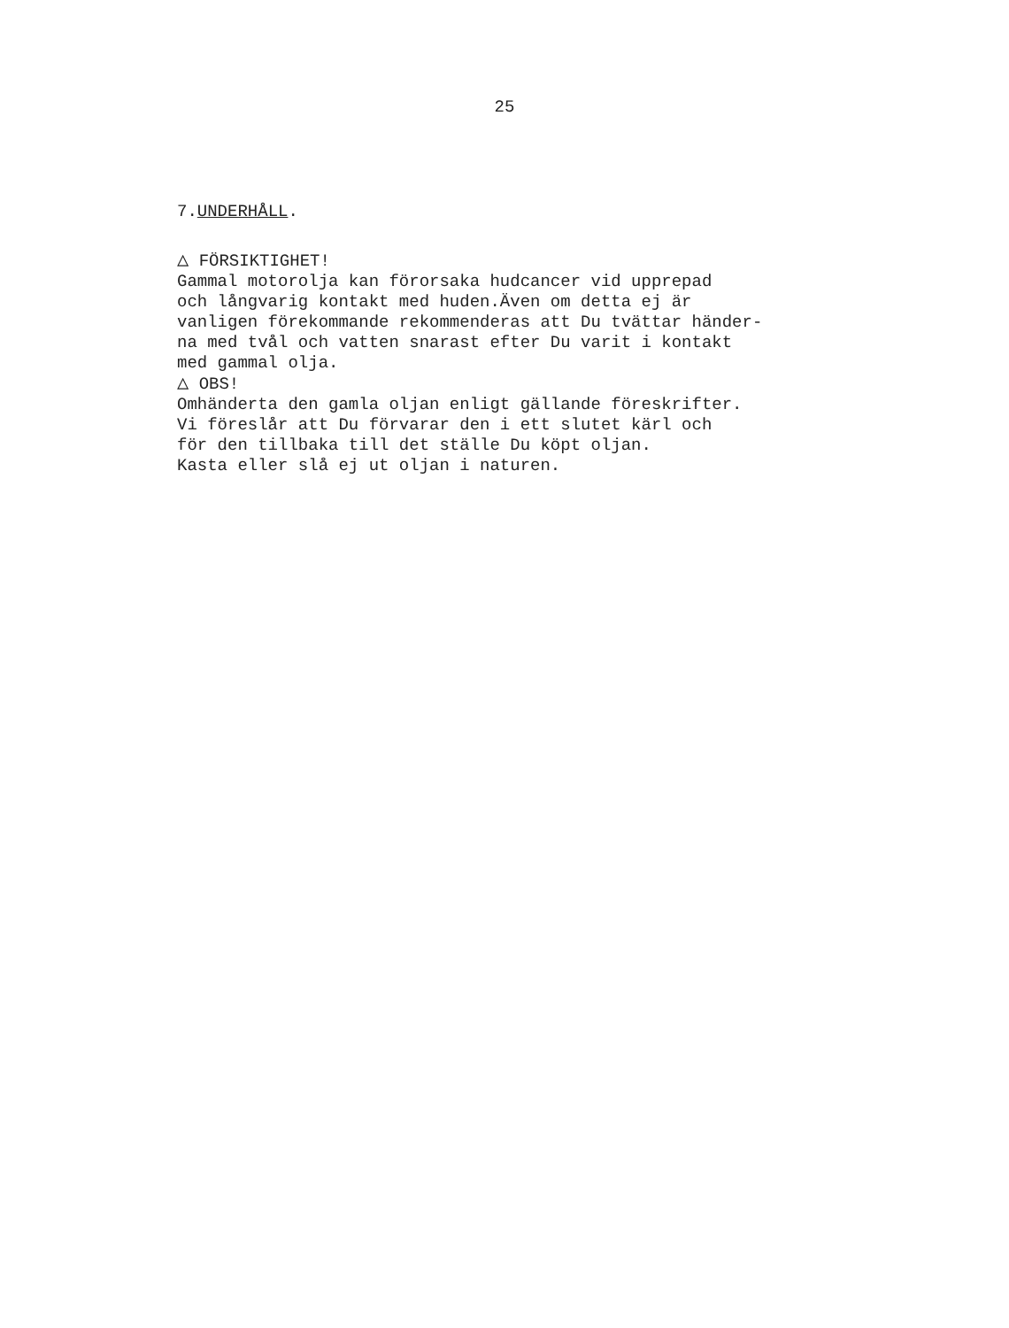25
7.UNDERHÅLL.
△ FÖRSIKTIGHET!
Gammal motorolja kan förorsaka hudcancer vid upprepad och långvarig kontakt med huden.Även om detta ej är vanligen förekommande rekommenderas att Du tvättar händer- na med tvål och vatten snarast efter Du varit i kontakt med gammal olja.
△ OBS!
Omhänderta den gamla oljan enligt gällande föreskrifter. Vi föreslår att Du förvarar den i ett slutet kärl och för den tillbaka till det ställe Du köpt oljan. Kasta eller slå ej ut oljan i naturen.